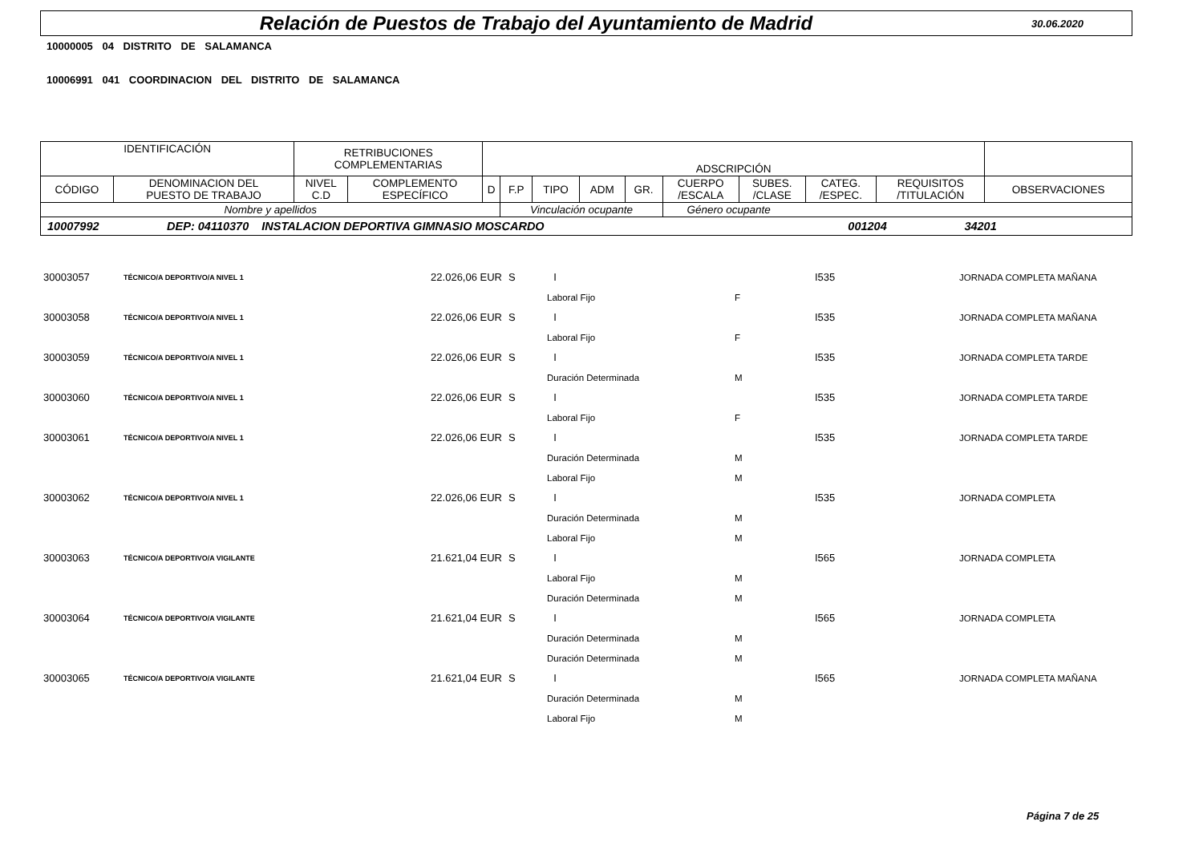Relación de Puestos de Trabajo del Ayuntamiento de Madrid
30.06.2020
10000005 04 DISTRITO DE SALAMANCA
10006991 041 COORDINACION DEL DISTRITO DE SALAMANCA
| IDENTIFICACIÓN | | RETRIBUCIONES COMPLEMENTARIAS | | ADSCRIPCIÓN | | | | | | | | | |
| --- | --- | --- | --- | --- | --- | --- | --- | --- | --- | --- | --- | --- | --- |
| CÓDIGO | DENOMINACION DEL PUESTO DE TRABAJO | NIVEL C.D | COMPLEMENTO ESPECÍFICO | D | F.P | TIPO | ADM | GR. | CUERPO /ESCALA | SUBES. /CLASE | CATEG. /ESPEC. | REQUISITOS /TITULACIÓN | OBSERVACIONES |
| Nombre y apellidos | | | | | Vinculación ocupante | | | | Género ocupante | | | | |
| 10007992 DEP: 04110370 INSTALACION DEPORTIVA GIMNASIO MOSCARDO 001204 34201 | | | | | | | | | | | | | |
| 30003057 | TÉCNICO/A DEPORTIVO/A NIVEL 1 | 22.026,06 EUR | S | I | | | I535 | JORNADA COMPLETA MAÑANA |
| | | | | Laboral Fijo | | F | | |
| 30003058 | TÉCNICO/A DEPORTIVO/A NIVEL 1 | 22.026,06 EUR | S | I | | | I535 | JORNADA COMPLETA MAÑANA |
| | | | | Laboral Fijo | | F | | |
| 30003059 | TÉCNICO/A DEPORTIVO/A NIVEL 1 | 22.026,06 EUR | S | I | | | I535 | JORNADA COMPLETA TARDE |
| | | | | Duración Determinada | | M | | |
| 30003060 | TÉCNICO/A DEPORTIVO/A NIVEL 1 | 22.026,06 EUR | S | I | | | I535 | JORNADA COMPLETA TARDE |
| | | | | Laboral Fijo | | F | | |
| 30003061 | TÉCNICO/A DEPORTIVO/A NIVEL 1 | 22.026,06 EUR | S | I | | | I535 | JORNADA COMPLETA TARDE |
| | | | | Duración Determinada | | M | | |
| | | | | Laboral Fijo | | M | | |
| 30003062 | TÉCNICO/A DEPORTIVO/A NIVEL 1 | 22.026,06 EUR | S | I | | | I535 | JORNADA COMPLETA |
| | | | | Duración Determinada | | M | | |
| | | | | Laboral Fijo | | M | | |
| 30003063 | TÉCNICO/A DEPORTIVO/A VIGILANTE | 21.621,04 EUR | S | I | | | I565 | JORNADA COMPLETA |
| | | | | Laboral Fijo | | M | | |
| | | | | Duración Determinada | | M | | |
| 30003064 | TÉCNICO/A DEPORTIVO/A VIGILANTE | 21.621,04 EUR | S | I | | | I565 | JORNADA COMPLETA |
| | | | | Duración Determinada | | M | | |
| | | | | Duración Determinada | | M | | |
| 30003065 | TÉCNICO/A DEPORTIVO/A VIGILANTE | 21.621,04 EUR | S | I | | | I565 | JORNADA COMPLETA MAÑANA |
| | | | | Duración Determinada | | M | | |
| | | | | Laboral Fijo | | M | | |
Página 7 de 25